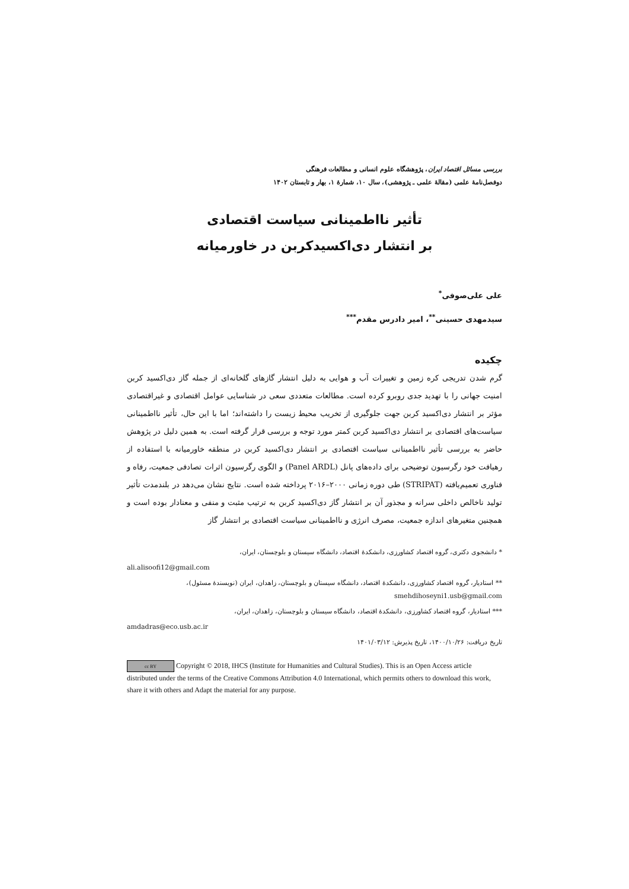بررسی مسائل اقتصاد ایران، پژوهشگاه علوم انسانی و مطالعات فرهنگی
دوفصل‌نامهٔ علمی (مقالهٔ علمی ـ پژوهشی)، سال ۱۰، شمارهٔ ۱، بهار و تابستان ۱۴۰۲
تأثیر نااطمینانی سیاست اقتصادی
بر انتشار دی‌اکسیدکربن در خاورمیانه
علی علی‌صوفی<sup>*</sup>
سیدمهدی حسینی<sup>**</sup>، امیر دادرس مقدم<sup>***</sup>
چکیده
گرم شدن تدریجی کره زمین و تغییرات آب و هوایی به دلیل انتشار گازهای گلخانه‌ای از جمله گاز دی‌اکسید کربن امنیت جهانی را با تهدید جدی روبرو کرده است. مطالعات متعددی سعی در شناسایی عوامل اقتصادی و غیراقتصادی مؤثر بر انتشار دی‌اکسید کربن جهت جلوگیری از تخریب محیط زیست را داشته‌اند؛ اما با این حال، تأثیر نااطمینانی سیاست‌های اقتصادی بر انتشار دی‌اکسید کربن کمتر مورد توجه و بررسی قرار گرفته است. به همین دلیل در پژوهش حاضر به بررسی تأثیر نااطمینانی سیاست اقتصادی بر انتشار دی‌اکسید کربن در منطقه خاورمیانه با استفاده از رهیافت خود رگرسیون توضیحی برای داده‌های پانل (Panel ARDL) و الگوی رگرسیون اثرات تصادفی جمعیت، رفاه و فناوری تعمیم‌یافته (STRIPAT) طی دوره زمانی ۲۰۰۰–۲۰۱۶ پرداخته شده است. نتایج نشان می‌دهد در بلندمدت تأثیر تولید ناخالص داخلی سرانه و مجذور آن بر انتشار گاز دی‌اکسید کربن به ترتیب مثبت و منفی و معنادار بوده است و همچنین متغیرهای اندازه جمعیت، مصرف انرژی و نااطمینانی سیاست اقتصادی بر انتشار گاز
* دانشجوی دکتری، گروه اقتصاد کشاورزی، دانشکدهٔ اقتصاد، دانشگاه سیستان و بلوچستان، ایران،
ali.alisoofi12@gmail.com
** استادیار، گروه اقتصاد کشاورزی، دانشکدهٔ اقتصاد، دانشگاه سیستان و بلوچستان، زاهدان، ایران (نویسندهٔ مسئول)، smehdihoseyni1.usb@gmail.com
*** استادیار، گروه اقتصاد کشاورزی، دانشکدهٔ اقتصاد، دانشگاه سیستان و بلوچستان، زاهدان، ایران،
amdadras@eco.usb.ac.ir
تاریخ دریافت: ۱۴۰۰/۱۰/۲۶، تاریخ پذیرش: ۱۴۰۱/۰۳/۱۲
cc BY Copyright © 2018, IHCS (Institute for Humanities and Cultural Studies). This is an Open Access article distributed under the terms of the Creative Commons Attribution 4.0 International, which permits others to download this work, share it with others and Adapt the material for any purpose.